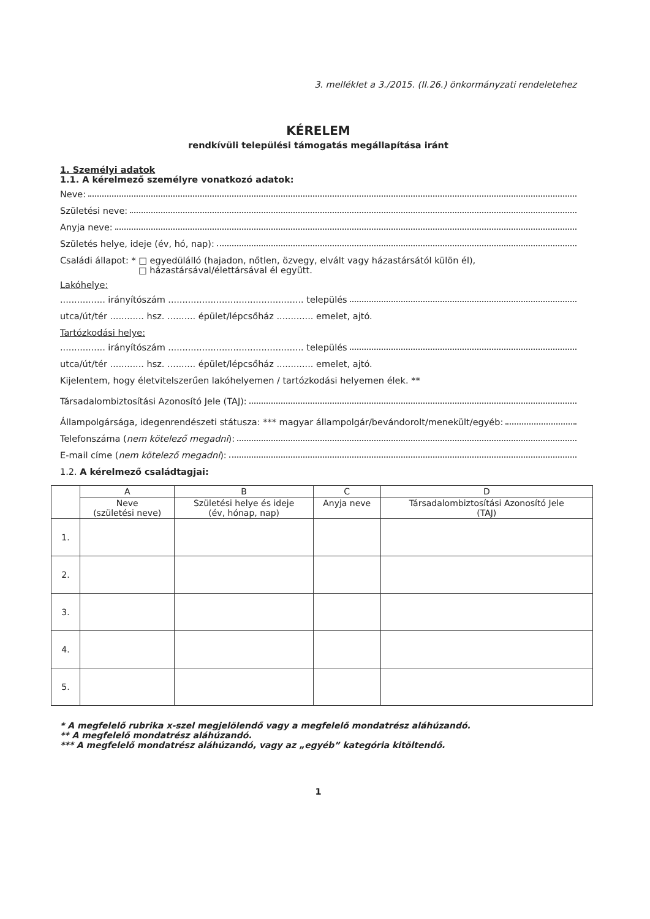3. melléklet a 3./2015. (II.26.) önkormányzati rendeletehez
KÉRELEM
rendkívüli települési támogatás megállapítása iránt
1. Személyi adatok
1.1. A kérelmező személyre vonatkozó adatok:
Neve:
Születési neve:
Anyja neve:
Születés helye, ideje (év, hó, nap):
Családi állapot: * □ egyedülálló (hajadon, nőtlen, özvegy, elvált vagy házastársától külön él),
□ házastársával/élettársával él együtt.
Lakóhelye:
................ irányítószám ................................................ település
utca/út/tér ............ hsz. .......... épület/lépcsőház ............. emelet, ajtó.
Tartózkodási helye:
................ irányítószám ................................................ település
utca/út/tér ............ hsz. .......... épület/lépcsőház ............. emelet, ajtó.
Kijelentem, hogy életvitelszerűen lakóhelyemen / tartózkodási helyemen élek. **
Társadalombiztosítási Azonosító Jele (TAJ):
Állampolgársága, idegenrendészeti státusza: *** magyar állampolgár/bevándorolt/menekült/egyéb:
Telefonszáma (nem kötelező megadni):
E-mail címe (nem kötelező megadni):
1.2. A kérelmező családtagjai:
| | A | B | C | D |
| --- | --- | --- | --- | --- |
| | Neve (születési neve) | Születési helye és ideje (év, hónap, nap) | Anyja neve | Társadalombiztosítási Azonosító Jele (TAJ) |
| 1. | | | | |
| 2. | | | | |
| 3. | | | | |
| 4. | | | | |
| 5. | | | | |
* A megfelelő rubrika x-szel megjelölendő vagy a megfelelő mondatrész aláhúzandó.
** A megfelelő mondatrész aláhúzandó.
*** A megfelelő mondatrész aláhúzandó, vagy az „egyéb” kategória kitöltendő.
1